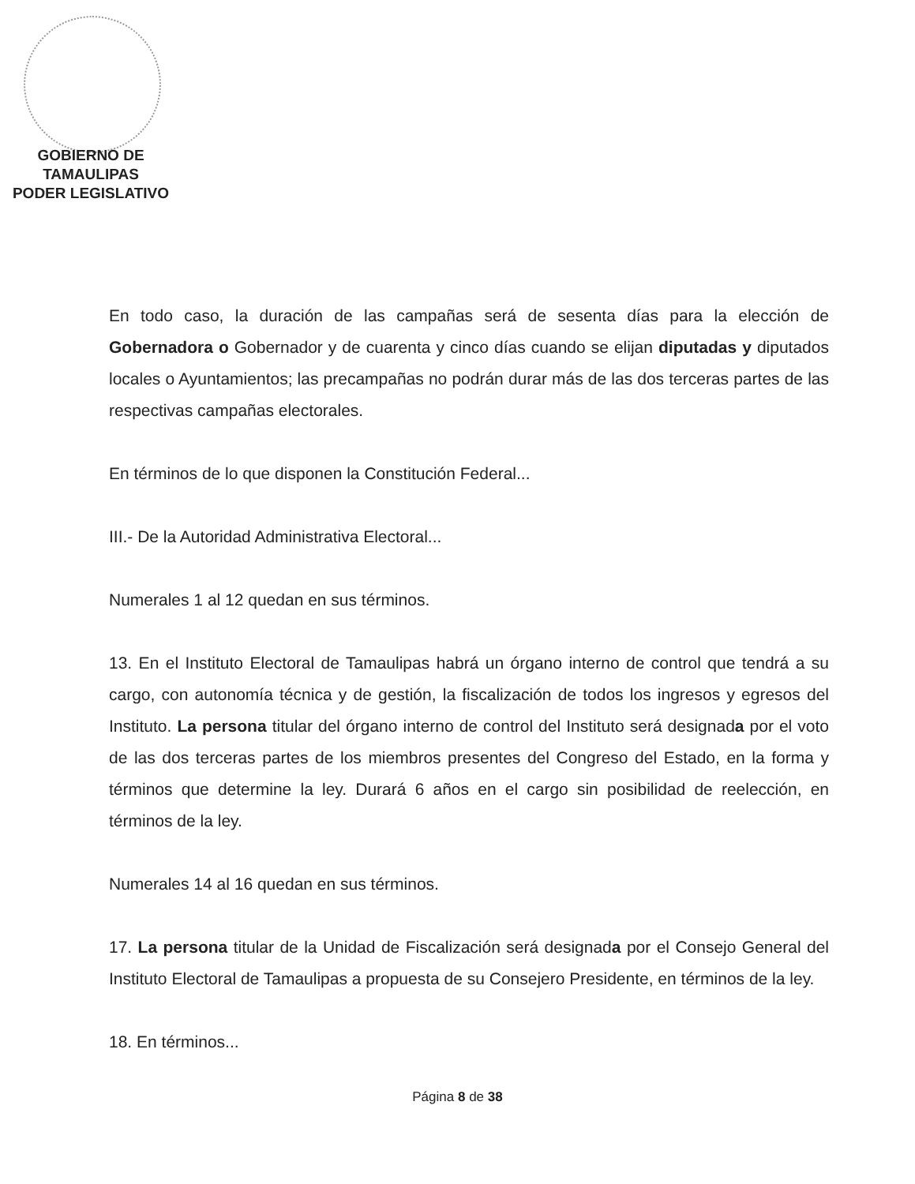GOBIERNO DE TAMAULIPAS
PODER LEGISLATIVO
En todo caso, la duración de las campañas será de sesenta días para la elección de Gobernadora o Gobernador y de cuarenta y cinco días cuando se elijan diputadas y diputados locales o Ayuntamientos; las precampañas no podrán durar más de las dos terceras partes de las respectivas campañas electorales.
En términos de lo que disponen la Constitución Federal...
III.- De la Autoridad Administrativa Electoral...
Numerales 1 al 12 quedan en sus términos.
13. En el Instituto Electoral de Tamaulipas habrá un órgano interno de control que tendrá a su cargo, con autonomía técnica y de gestión, la fiscalización de todos los ingresos y egresos del Instituto. La persona titular del órgano interno de control del Instituto será designada por el voto de las dos terceras partes de los miembros presentes del Congreso del Estado, en la forma y términos que determine la ley. Durará 6 años en el cargo sin posibilidad de reelección, en términos de la ley.
Numerales 14 al 16 quedan en sus términos.
17. La persona titular de la Unidad de Fiscalización será designada por el Consejo General del Instituto Electoral de Tamaulipas a propuesta de su Consejero Presidente, en términos de la ley.
18. En términos...
Página 8 de 38